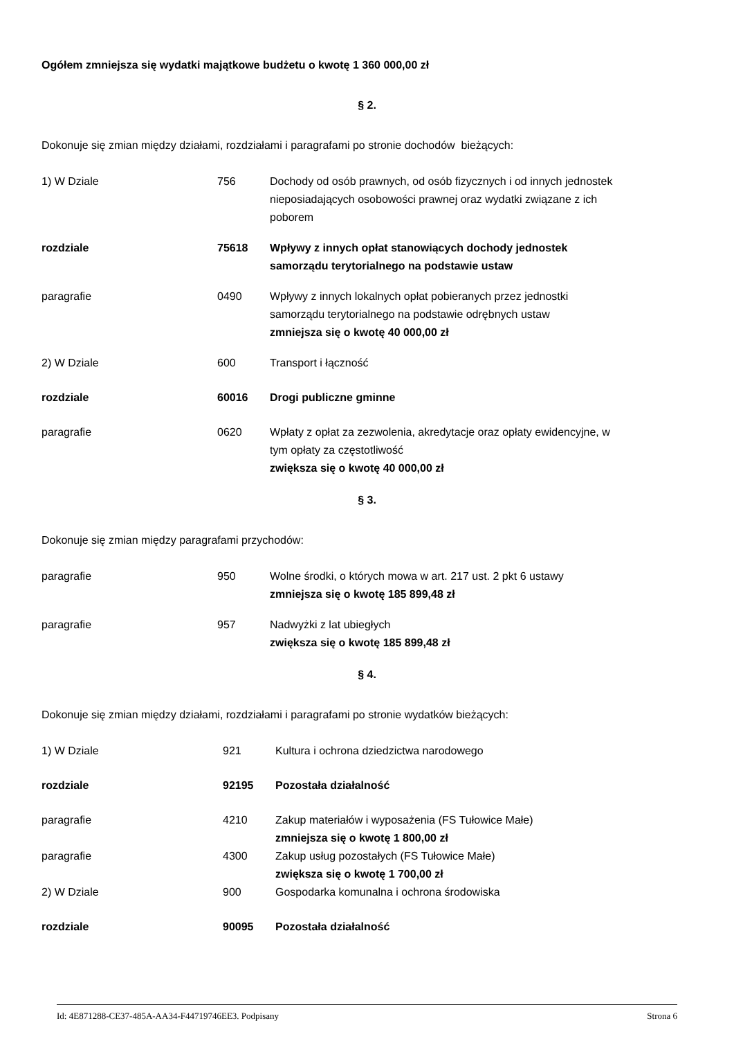Ogółem zmniejsza się wydatki majątkowe budżetu o kwotę 1 360 000,00 zł
§ 2.
Dokonuje się zmian między działami, rozdziałami i paragrafami po stronie dochodów bieżących:
1) W Dziale 756 Dochody od osób prawnych, od osób fizycznych i od innych jednostek nieposiadających osobowości prawnej oraz wydatki związane z ich poborem
rozdziale 75618 Wpływy z innych opłat stanowiących dochody jednostek samorządu terytorialnego na podstawie ustaw
paragrafie 0490 Wpływy z innych lokalnych opłat pobieranych przez jednostki samorządu terytorialnego na podstawie odrębnych ustaw
zmniejsza się o kwotę 40 000,00 zł
2) W Dziale 600 Transport i łączność
rozdziale 60016 Drogi publiczne gminne
paragrafie 0620 Wpłaty z opłat za zezwolenia, akredytacje oraz opłaty ewidencyjne, w tym opłaty za częstotliwość
zwiększa się o kwotę 40 000,00 zł
§ 3.
Dokonuje się zmian między paragrafami przychodów:
paragrafie 950 Wolne środki, o których mowa w art. 217 ust. 2 pkt 6 ustawy
zmniejsza się o kwotę 185 899,48 zł
paragrafie 957 Nadwyżki z lat ubiegłych
zwiększa się o kwotę 185 899,48 zł
§ 4.
Dokonuje się zmian między działami, rozdziałami i paragrafami po stronie wydatków bieżących:
1) W Dziale 921 Kultura i ochrona dziedzictwa narodowego
rozdziale 92195 Pozostała działalność
paragrafie 4210 Zakup materiałów i wyposażenia (FS Tułowice Małe)
zmniejsza się o kwotę 1 800,00 zł
paragrafie 4300 Zakup usług pozostałych (FS Tułowice Małe)
zwiększa się o kwotę 1 700,00 zł
2) W Dziale 900 Gospodarka komunalna i ochrona środowiska
rozdziale 90095 Pozostała działalność
Id: 4E871288-CE37-485A-AA34-F44719746EE3. Podpisany Strona 6